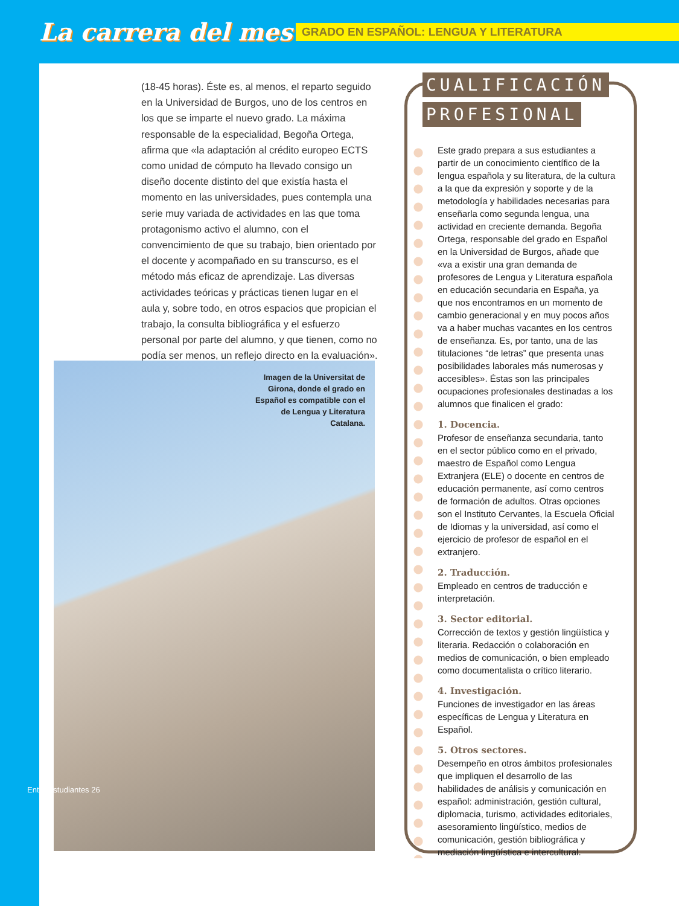La carrera del mes
GRADO EN ESPAÑOL: LENGUA Y LITERATURA
(18-45 horas). Éste es, al menos, el reparto seguido en la Universidad de Burgos, uno de los centros en los que se imparte el nuevo grado. La máxima responsable de la especialidad, Begoña Ortega, afirma que «la adaptación al crédito europeo ECTS como unidad de cómputo ha llevado consigo un diseño docente distinto del que existía hasta el momento en las universidades, pues contempla una serie muy variada de actividades en las que toma protagonismo activo el alumno, con el convencimiento de que su trabajo, bien orientado por el docente y acompañado en su transcurso, es el método más eficaz de aprendizaje. Las diversas actividades teóricas y prácticas tienen lugar en el aula y, sobre todo, en otros espacios que propician el trabajo, la consulta bibliográfica y el esfuerzo personal por parte del alumno, y que tienen, como no podía ser menos, un reflejo directo en la evaluación».
Imagen de la Universitat de Girona, donde el grado en Español es compatible con el de Lengua y Literatura Catalana.
CUALIFICACIÓN
PROFESIONAL
Este grado prepara a sus estudiantes a partir de un conocimiento científico de la lengua española y su literatura, de la cultura a la que da expresión y soporte y de la metodología y habilidades necesarias para enseñarla como segunda lengua, una actividad en creciente demanda. Begoña Ortega, responsable del grado en Español en la Universidad de Burgos, añade que «va a existir una gran demanda de profesores de Lengua y Literatura española en educación secundaria en España, ya que nos encontramos en un momento de cambio generacional y en muy pocos años va a haber muchas vacantes en los centros de enseñanza. Es, por tanto, una de las titulaciones “de letras” que presenta unas posibilidades laborales más numerosas y accesibles». Éstas son las principales ocupaciones profesionales destinadas a los alumnos que finalicen el grado:
1. Docencia.
Profesor de enseñanza secundaria, tanto en el sector público como en el privado, maestro de Español como Lengua Extranjera (ELE) o docente en centros de educación permanente, así como centros de formación de adultos. Otras opciones son el Instituto Cervantes, la Escuela Oficial de Idiomas y la universidad, así como el ejercicio de profesor de español en el extranjero.
2. Traducción.
Empleado en centros de traducción e interpretación.
3. Sector editorial.
Corrección de textos y gestión lingüística y literaria. Redacción o colaboración en medios de comunicación, o bien empleado como documentalista o crítico literario.
4. Investigación.
Funciones de investigador en las áreas específicas de Lengua y Literatura en Español.
5. Otros sectores.
Desempeño en otros ámbitos profesionales que impliquen el desarrollo de las habilidades de análisis y comunicación en español: administración, gestión cultural, diplomacia, turismo, actividades editoriales, asesoramiento lingüístico, medios de comunicación, gestión bibliográfica y mediación lingüística e intercultural.
Entre Estudiantes 26